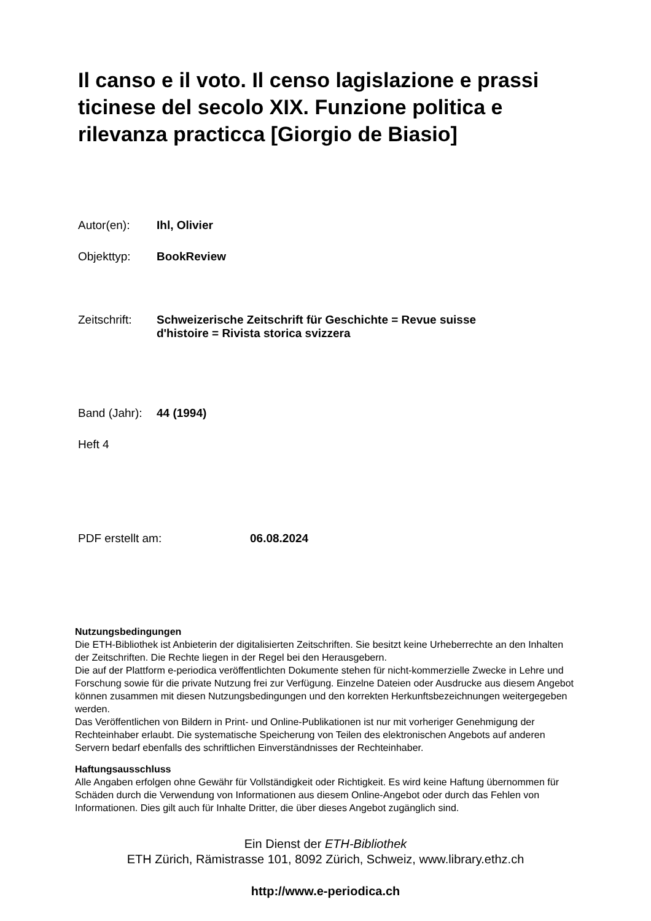Il canso e il voto. Il censo lagislazione e prassi ticinese del secolo XIX. Funzione politica e rilevanza practicca [Giorgio de Biasio]
Autor(en): Ihl, Olivier
Objekttyp: BookReview
Zeitschrift: Schweizerische Zeitschrift für Geschichte = Revue suisse
d'histoire = Rivista storica svizzera
Band (Jahr): 44 (1994)
Heft 4
PDF erstellt am: 06.08.2024
Nutzungsbedingungen
Die ETH-Bibliothek ist Anbieterin der digitalisierten Zeitschriften. Sie besitzt keine Urheberrechte an den Inhalten der Zeitschriften. Die Rechte liegen in der Regel bei den Herausgebern.
Die auf der Plattform e-periodica veröffentlichten Dokumente stehen für nicht-kommerzielle Zwecke in Lehre und Forschung sowie für die private Nutzung frei zur Verfügung. Einzelne Dateien oder Ausdrucke aus diesem Angebot können zusammen mit diesen Nutzungsbedingungen und den korrekten Herkunftsbezeichnungen weitergegeben werden.
Das Veröffentlichen von Bildern in Print- und Online-Publikationen ist nur mit vorheriger Genehmigung der Rechteinhaber erlaubt. Die systematische Speicherung von Teilen des elektronischen Angebots auf anderen Servern bedarf ebenfalls des schriftlichen Einverständnisses der Rechteinhaber.
Haftungsausschluss
Alle Angaben erfolgen ohne Gewähr für Vollständigkeit oder Richtigkeit. Es wird keine Haftung übernommen für Schäden durch die Verwendung von Informationen aus diesem Online-Angebot oder durch das Fehlen von Informationen. Dies gilt auch für Inhalte Dritter, die über dieses Angebot zugänglich sind.
Ein Dienst der ETH-Bibliothek
ETH Zürich, Rämistrasse 101, 8092 Zürich, Schweiz, www.library.ethz.ch
http://www.e-periodica.ch